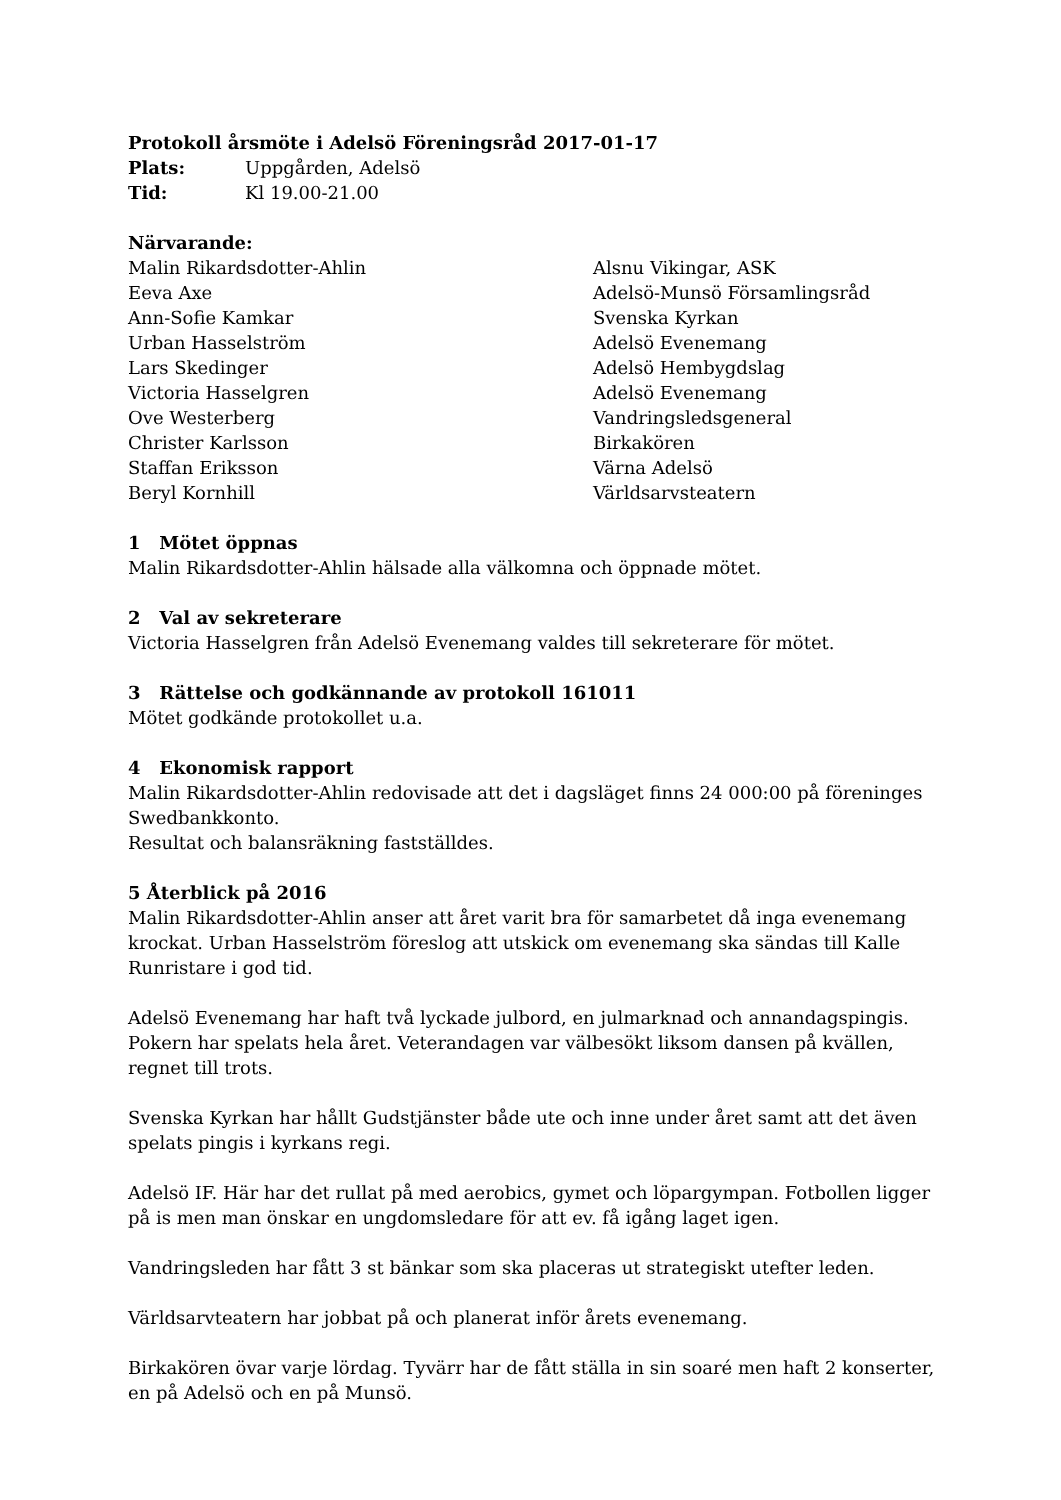Protokoll årsmöte i Adelsö Föreningsråd 2017-01-17
Plats: Uppgården, Adelsö
Tid: Kl 19.00-21.00
Närvarande:
Malin Rikardsdotter-Ahlin Alsnu Vikingar, ASK
Eeva Axe Adelsö-Munsö Församlingsråd
Ann-Sofie Kamkar Svenska Kyrkan
Urban Hasselström Adelsö Evenemang
Lars Skedinger Adelsö Hembygdslag
Victoria Hasselgren Adelsö Evenemang
Ove Westerberg Vandringsledsgeneral
Christer Karlsson Birkakören
Staffan Eriksson Värna Adelsö
Beryl Kornhill Världsarvsteatern
1 Mötet öppnas
Malin Rikardsdotter-Ahlin hälsade alla välkomna och öppnade mötet.
2 Val av sekreterare
Victoria Hasselgren från Adelsö Evenemang valdes till sekreterare för mötet.
3 Rättelse och godkännande av protokoll 161011
Mötet godkände protokollet u.a.
4 Ekonomisk rapport
Malin Rikardsdotter-Ahlin redovisade att det i dagsläget finns 24 000:00 på föreninges Swedbankkonto.
Resultat och balansräkning fastställdes.
5 Återblick på 2016
Malin Rikardsdotter-Ahlin anser att året varit bra för samarbetet då inga evenemang krockat. Urban Hasselström föreslog att utskick om evenemang ska sändas till Kalle Runristare i god tid.
Adelsö Evenemang har haft två lyckade julbord, en julmarknad och annandagspingis. Pokern har spelats hela året. Veterandagen var välbesökt liksom dansen på kvällen, regnet till trots.
Svenska Kyrkan har hållt Gudstjänster både ute och inne under året samt att det även spelats pingis i kyrkans regi.
Adelsö IF. Här har det rullat på med aerobics, gymet och löpargympan. Fotbollen ligger på is men man önskar en ungdomsledare för att ev. få igång laget igen.
Vandringsleden har fått 3 st bänkar som ska placeras ut strategiskt utefter leden.
Världsarvteatern har jobbat på och planerat inför årets evenemang.
Birkakören övar varje lördag. Tyvärr har de fått ställa in sin soaré men haft 2 konserter, en på Adelsö och en på Munsö.